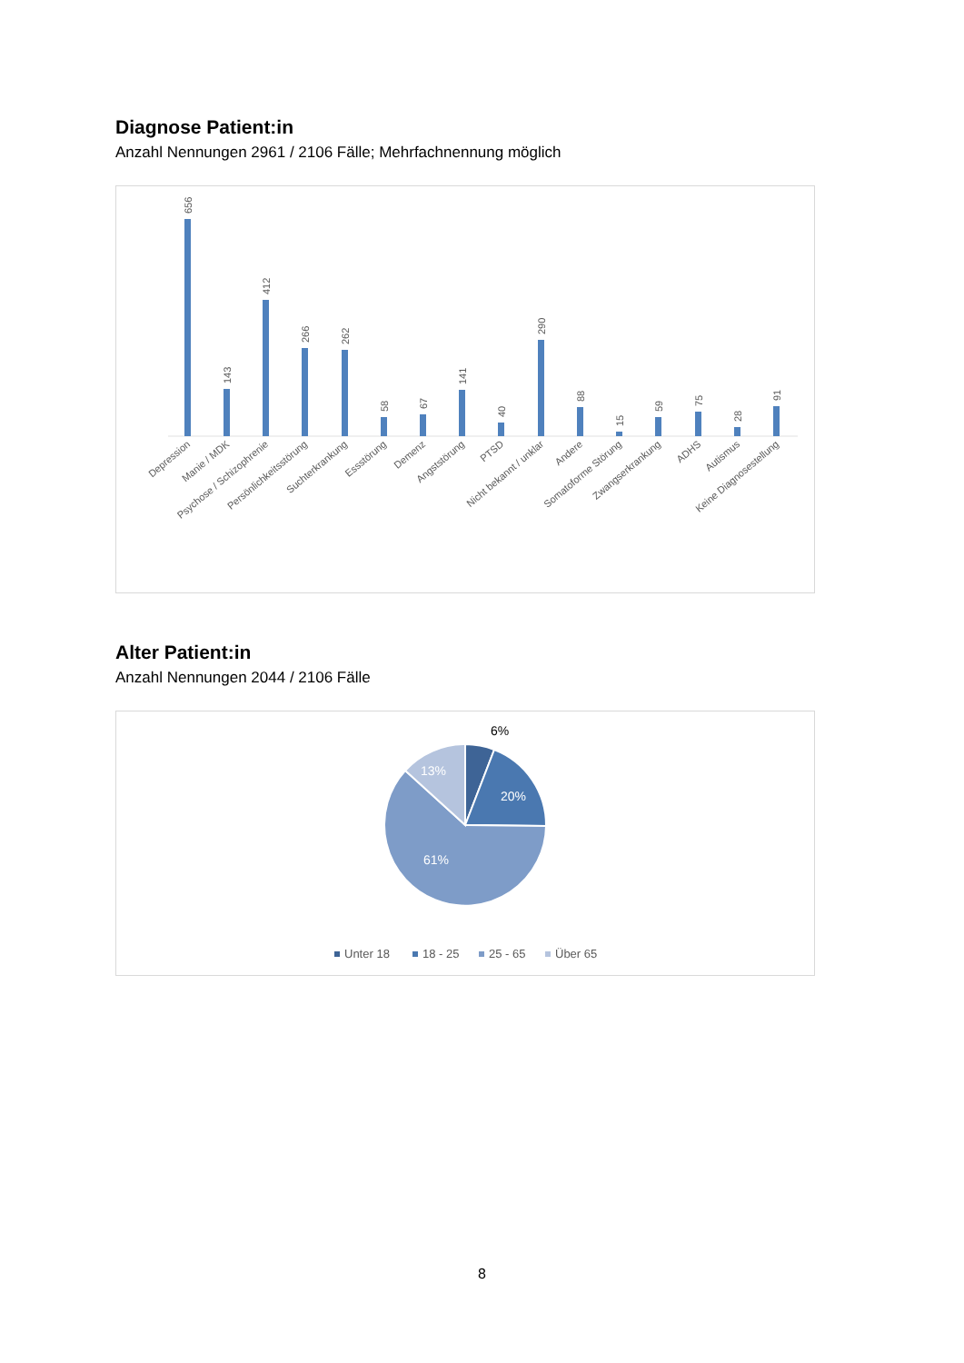Diagnose Patient:in
Anzahl Nennungen 2961 / 2106 Fälle; Mehrfachnennung möglich
656
143
412
266
262
58
67
141
40
290
88
15
59
75
28
91
Depression
Manie / MDK
Psychose / Schizophrenie
Persönlichkeitsstörung
Suchterkrankung
Essstörung
Demenz
Angststörung
PTSD
Nicht bekannt / unklar
Andere
Somatoforme Störung
Zwangserkrankung
ADHS
Autismus
Keine Diagnosestellung
Alter Patient:in
Anzahl Nennungen 2044 / 2106 Fälle
6%
13%
20%
61%
Unter 18
18 - 25
25 - 65
Über 65
8